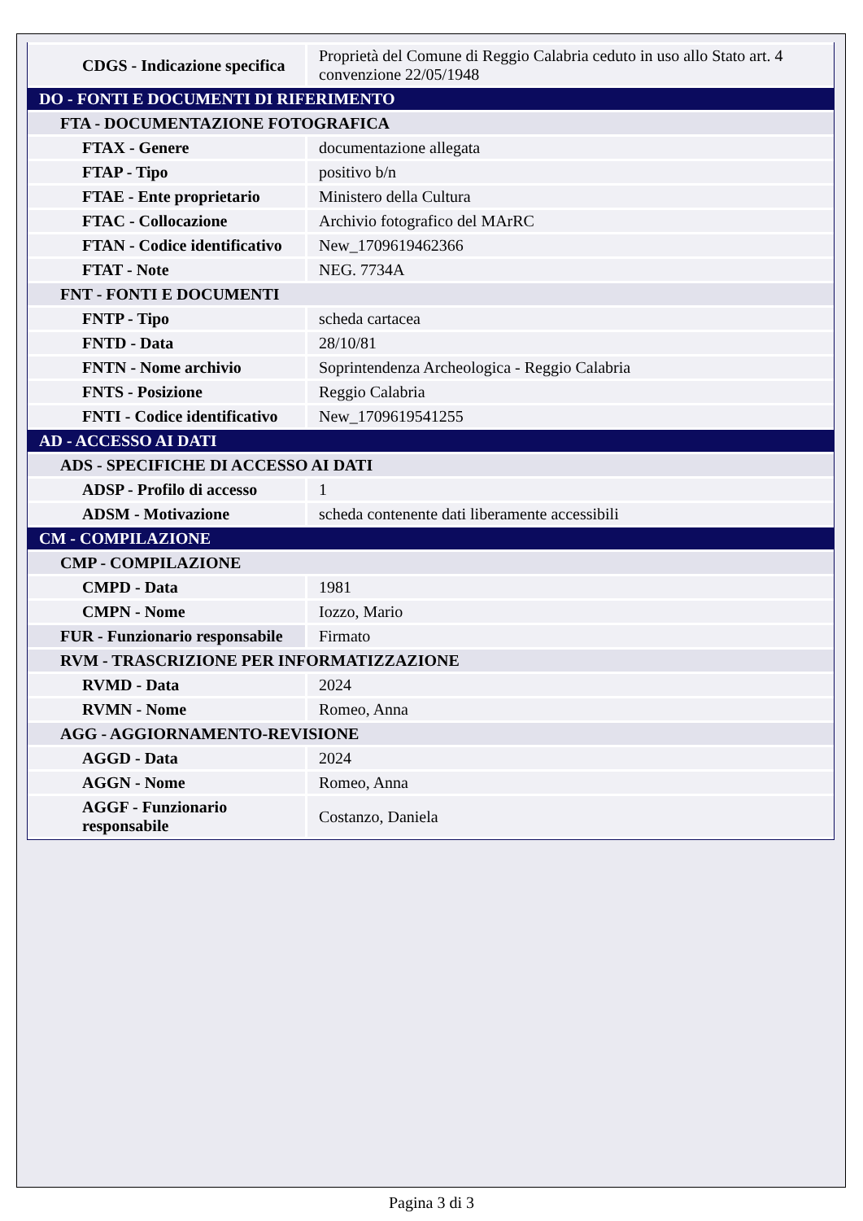| CDGS - Indicazione specifica | Proprietà del Comune di Reggio Calabria ceduto in uso allo Stato art. 4 convenzione 22/05/1948 |
| DO - FONTI E DOCUMENTI DI RIFERIMENTO | |
| FTA - DOCUMENTAZIONE FOTOGRAFICA | |
| FTAX - Genere | documentazione allegata |
| FTAP - Tipo | positivo b/n |
| FTAE - Ente proprietario | Ministero della Cultura |
| FTAC - Collocazione | Archivio fotografico del MArRC |
| FTAN - Codice identificativo | New_1709619462366 |
| FTAT - Note | NEG. 7734A |
| FNT - FONTI E DOCUMENTI | |
| FNTP - Tipo | scheda cartacea |
| FNTD - Data | 28/10/81 |
| FNTN - Nome archivio | Soprintendenza Archeologica - Reggio Calabria |
| FNTS - Posizione | Reggio Calabria |
| FNTI - Codice identificativo | New_1709619541255 |
| AD - ACCESSO AI DATI | |
| ADS - SPECIFICHE DI ACCESSO AI DATI | |
| ADSP - Profilo di accesso | 1 |
| ADSM - Motivazione | scheda contenente dati liberamente accessibili |
| CM - COMPILAZIONE | |
| CMP - COMPILAZIONE | |
| CMPD - Data | 1981 |
| CMPN - Nome | Iozzo, Mario |
| FUR - Funzionario responsabile | Firmato |
| RVM - TRASCRIZIONE PER INFORMATIZZAZIONE | |
| RVMD - Data | 2024 |
| RVMN - Nome | Romeo, Anna |
| AGG - AGGIORNAMENTO-REVISIONE | |
| AGGD - Data | 2024 |
| AGGN - Nome | Romeo, Anna |
| AGGF - Funzionario responsabile | Costanzo, Daniela |
Pagina 3 di 3